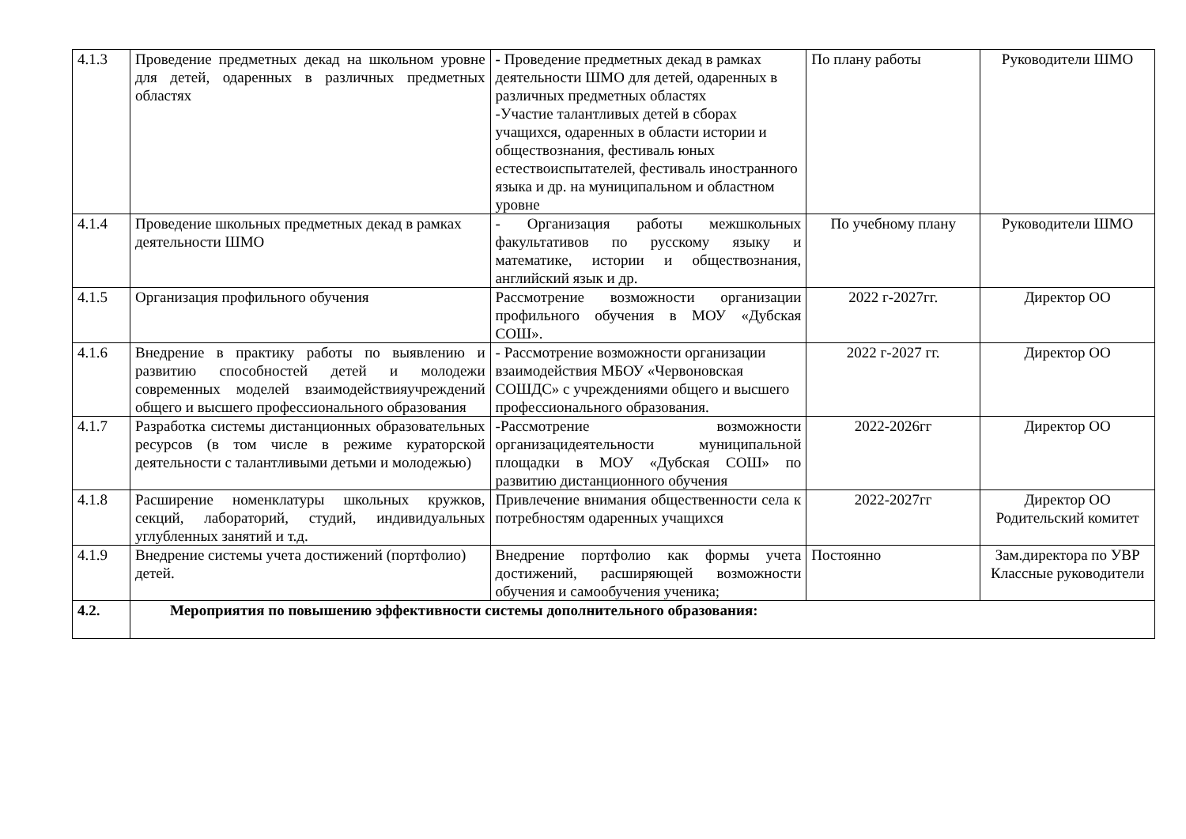| 4.1.3 | Проведение предметных декад на школьном уровне для детей, одаренных в различных предметных областях | - Проведение предметных декад в рамках деятельности ШМО для детей, одаренных в различных предметных областях -Участие талантливых детей в сборах учащихся, одаренных в области истории и обществознания, фестиваль юных естествоиспытателей, фестиваль иностранного языка и др. на муниципальном и областном уровне | По плану работы | Руководители ШМО |
| 4.1.4 | Проведение школьных предметных декад в рамках деятельности ШМО | - Организация работы межшкольных факультативов по русскому языку и математике, истории и обществознания, английский язык и др. | По учебному плану | Руководители ШМО |
| 4.1.5 | Организация профильного обучения | Рассмотрение возможности организации профильного обучения в МОУ «Дубская СОШ». | 2022 г-2027гг. | Директор ОО |
| 4.1.6 | Внедрение в практику работы по выявлению и развитию способностей детей и молодежи современных моделей взаимодействияучреждений общего и высшего профессионального образования | - Рассмотрение возможности организации взаимодействия МБОУ «Червоновская СОШДС» с учреждениями общего и высшего профессионального образования. | 2022 г-2027 гг. | Директор ОО |
| 4.1.7 | Разработка системы дистанционных образовательных ресурсов (в том числе в режиме кураторской деятельности с талантливыми детьми и молодежью) | -Рассмотрение возможности организацидеятельности муниципальной площадки в МОУ «Дубская СОШ» по развитию дистанционного обучения | 2022-2026гг | Директор ОО |
| 4.1.8 | Расширение номенклатуры школьных кружков, секций, лабораторий, студий, индивидуальных углубленных занятий и т.д. | Привлечение внимания общественности села к потребностям одаренных учащихся | 2022-2027гг | Директор ОО Родительский комитет |
| 4.1.9 | Внедрение системы учета достижений (портфолио) детей. | Внедрение портфолио как формы учета достижений, расширяющей возможности обучения и самообучения ученика; | Постоянно | Зам.директора по УВР Классные руководители |
| 4.2. | Мероприятия по повышению эффективности системы дополнительного образования: | | | |